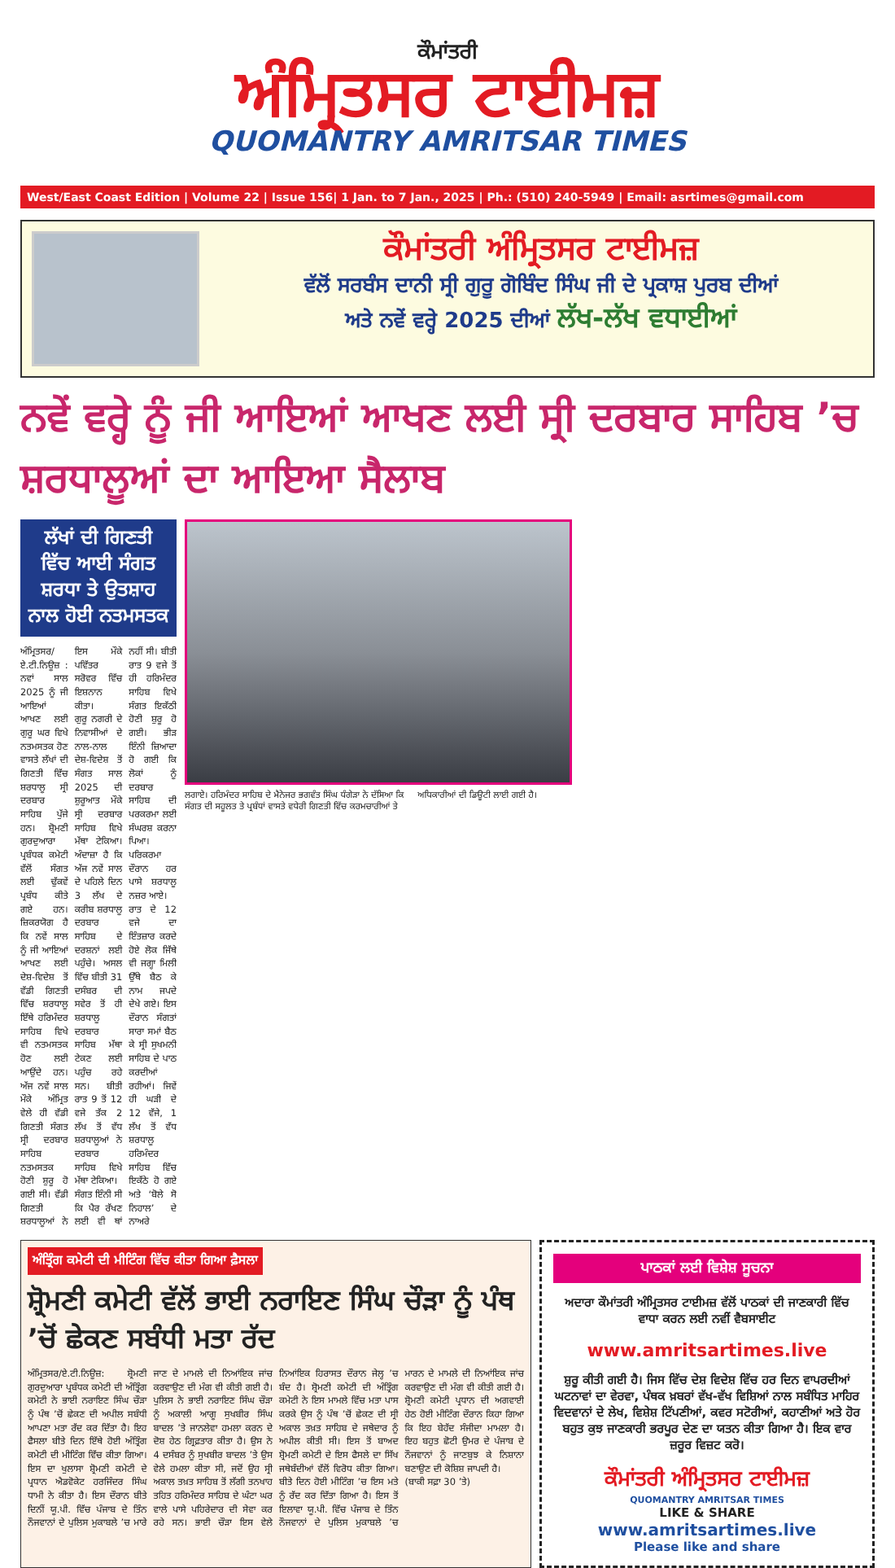ਕੌਮਾਂਤਰੀ
ਅੰਮ੍ਰਿਤਸਰ ਟਾਈਮਜ਼
QUOMANTRY AMRITSAR TIMES
West/East Coast Edition | Volume 22 | Issue 156| 1 Jan. to 7 Jan., 2025 | Ph.: (510) 240-5949 | Email: asrtimes@gmail.com
ਕੌਮਾਂਤਰੀ ਅੰਮ੍ਰਿਤਸਰ ਟਾਈਮਜ਼
ਵੱਲੋਂ ਸਰਬੰਸ ਦਾਨੀ ਸ੍ਰੀ ਗੁਰੂ ਗੋਬਿੰਦ ਸਿੰਘ ਜੀ ਦੇ ਪ੍ਰਕਾਸ਼ ਪੁਰਬ ਦੀਆਂ
ਅਤੇ ਨਵੇਂ ਵਰ੍ਹੇ 2025 ਦੀਆਂ ਲੱਖ-ਲੱਖ ਵਧਾਈਆਂ
ਨਵੇਂ ਵਰ੍ਹੇ ਨੂੰ ਜੀ ਆਇਆਂ ਆਖਣ ਲਈ ਸ੍ਰੀ ਦਰਬਾਰ ਸਾਹਿਬ ’ਚ ਸ਼ਰਧਾਲੂਆਂ ਦਾ ਆਇਆ ਸੈਲਾਬ
ਲੱਖਾਂ ਦੀ ਗਿਣਤੀ ਵਿੱਚ ਆਈ ਸੰਗਤ ਸ਼ਰਧਾ ਤੇ ਉਤਸ਼ਾਹ ਨਾਲ ਹੋਈ ਨਤਮਸਤਕ
ਅੰਮ੍ਰਿਤਸਰ/ਏ.ਟੀ.ਨਿਊਜ਼ : ਨਵਾਂ ਸਾਲ 2025 ਨੂੰ ਜੀ ਆਇਆਂ ਆਖਣ ਲਈ ਗੁਰੂ ਘਰ ਵਿਖੇ ਨਤਮਸਤਕ ਹੋਣ ਵਾਸਤੇ ਲੱਖਾਂ ਦੀ ਗਿਣਤੀ ਵਿੱਚ ਸ਼ਰਧਾਲੂ ਸ੍ਰੀ ਦਰਬਾਰ ਸਾਹਿਬ ਪੁੱਜੇ ਹਨ। ਸ਼੍ਰੋਮਣੀ ਗੁਰਦੁਆਰਾ ਪ੍ਰਬੰਧਕ ਕਮੇਟੀ ਵੱਲੋਂ ਸੰਗਤ ਲਈ ਢੁੱਕਵੇਂ ਪ੍ਰਬੰਧ ਕੀਤੇ ਗਏ ਹਨ। ਜ਼ਿਕਰਯੋਗ ਹੈ ਕਿ ਨਵੇਂ ਸਾਲ ਨੂੰ ਜੀ ਆਇਆਂ ਆਖਣ ਲਈ ਦੇਸ਼-ਵਿਦੇਸ਼ ਤੋਂ ਵੱਡੀ ਗਿਣਤੀ ਵਿੱਚ ਸ਼ਰਧਾਲੂ ਇੱਥੇ ਹਰਿਮੰਦਰ ਸਾਹਿਬ ਵਿਖੇ ਵੀ ਨਤਮਸਤਕ ਹੋਣ ਲਈ ਆਉਂਦੇ ਹਨ। ਅੱਜ ਨਵੇਂ ਸਾਲ ਮੌਕੇ ਅੰਮ੍ਰਿਤ ਵੇਲੇ ਹੀ ਵੱਡੀ ਗਿਣਤੀ ਸੰਗਤ ਸ੍ਰੀ ਦਰਬਾਰ ਸਾਹਿਬ ਨਤਮਸਤਕ ਹੋਣੀ ਸ਼ੁਰੂ ਹੋ ਗਈ ਸੀ। ਵੱਡੀ ਗਿਣਤੀ ਸ਼ਰਧਾਲੂਆਂ ਨੇ ਇਸ ਮੌਕੇ ਪਵਿੱਤਰ ਸਰੋਵਰ ਵਿੱਚ ਇਸ਼ਨਾਨ ਕੀਤਾ।
ਗੁਰੂ ਨਗਰੀ ਦੇ ਨਿਵਾਸੀਆਂ ਦੇ ਨਾਲ-ਨਾਲ ਦੇਸ਼-ਵਿਦੇਸ਼ ਤੋਂ ਸੰਗਤ ਸਾਲ 2025 ਦੀ ਸ਼ੁਰੂਆਤ ਮੌਕੇ ਸ੍ਰੀ ਦਰਬਾਰ ਸਾਹਿਬ ਵਿਖੇ ਮੱਥਾ ਟੇਕਿਆ। ਅੰਦਾਜ਼ਾ ਹੈ ਕਿ ਅੱਜ ਨਵੇਂ ਸਾਲ ਦੇ ਪਹਿਲੇ ਦਿਨ 3 ਲੱਖ ਦੇ ਕਰੀਬ ਸ਼ਰਧਾਲੂ ਦਰਬਾਰ ਸਾਹਿਬ ਦੇ ਦਰਸ਼ਨਾਂ ਲਈ ਪਹੁੰਚੇ। ਅਸਲ ਵਿੱਚ ਬੀਤੀ 31 ਦਸੰਬਰ ਦੀ ਸਵੇਰ ਤੋਂ ਹੀ ਸ਼ਰਧਾਲੂ ਦਰਬਾਰ ਸਾਹਿਬ ਮੱਥਾ ਟੇਕਣ ਲਈ ਪਹੁੰਚ ਰਹੇ ਸਨ। ਬੀਤੀ ਰਾਤ 9 ਤੋਂ 12 ਵਜੇ ਤੱਕ 2 ਲੱਖ ਤੋਂ ਵੱਧ ਸ਼ਰਧਾਲੂਆਂ ਨੇ ਦਰਬਾਰ ਸਾਹਿਬ ਵਿਖੇ ਮੱਥਾ ਟੇਕਿਆ।
ਸੰਗਤ ਇੰਨੀ ਸੀ ਕਿ ਪੈਰ ਰੱਖਣ ਲਈ ਵੀ ਥਾਂ ਨਹੀਂ ਸੀ। ਬੀਤੀ ਰਾਤ 9 ਵਜੇ ਤੋਂ ਹੀ ਹਰਿਮੰਦਰ ਸਾਹਿਬ ਵਿਖੇ ਸੰਗਤ ਇਕੱਠੀ ਹੋਣੀ ਸ਼ੁਰੂ ਹੋ ਗਈ। ਭੀੜ ਇੰਨੀ ਜ਼ਿਆਦਾ ਹੋ ਗਈ ਕਿ ਲੋਕਾਂ ਨੂੰ ਦਰਬਾਰ ਸਾਹਿਬ ਦੀ ਪਰਕਰਮਾ ਲਈ ਸੰਘਰਸ਼ ਕਰਨਾ ਪਿਆ। ਪਰਿਕਰਮਾ ਦੌਰਾਨ ਹਰ ਪਾਸੇ ਸ਼ਰਧਾਲੂ ਨਜ਼ਰ ਆਏ।
ਰਾਤ ਦੇ 12 ਵਜੇ ਦਾ ਇੰਤਜ਼ਾਰ ਕਰਦੇ ਹੋਏ ਲੋਕ ਜਿੱਥੇ ਵੀ ਜਗ੍ਹਾ ਮਿਲੀ ਉੱਥੇ ਬੈਠ ਕੇ ਨਾਮ ਜਪਦੇ ਦੇਖੇ ਗਏ। ਇਸ ਦੌਰਾਨ ਸੰਗਤਾਂ ਸਾਰਾ ਸਮਾਂ ਬੈਠ ਕੇ ਸ੍ਰੀ ਸੁਖਮਨੀ ਸਾਹਿਬ ਦੇ ਪਾਠ ਕਰਦੀਆਂ ਰਹੀਆਂ। ਜਿਵੇਂ ਹੀ ਘੜੀ ਦੇ 12 ਵੱਜੇ, 1 ਲੱਖ ਤੋਂ ਵੱਧ ਸ਼ਰਧਾਲੂ ਹਰਿਮੰਦਰ ਸਾਹਿਬ ਵਿੱਚ ਇਕੱਠੇ ਹੋ ਗਏ ਅਤੇ ‘ਬੋਲੇ ਸੋ ਨਿਹਾਲ’ ਦੇ ਨਾਅਰੇ
ਲਗਾਏ। ਹਰਿਮੰਦਰ ਸਾਹਿਬ ਦੇ ਮੈਨੇਜਰ ਭਗਵੰਤ ਸਿੰਘ ਧੰਗੇੜਾ ਨੇ ਦੱਸਿਆ ਕਿ ਸੰਗਤ ਦੀ ਸਹੂਲਤ ਤੇ ਪ੍ਰਬੰਧਾਂ ਵਾਸਤੇ ਵਧੇਰੀ ਗਿਣਤੀ ਵਿੱਚ ਕਰਮਚਾਰੀਆਂ ਤੇ ਅਧਿਕਾਰੀਆਂ ਦੀ ਡਿਊਟੀ ਲਾਈ ਗਈ ਹੈ।
ਅੰਤ੍ਰਿੰਗ ਕਮੇਟੀ ਦੀ ਮੀਟਿੰਗ ਵਿੱਚ ਕੀਤਾ ਗਿਆ ਫ਼ੈਸਲਾ
ਸ਼੍ਰੋਮਣੀ ਕਮੇਟੀ ਵੱਲੋਂ ਭਾਈ ਨਰਾਇਣ ਸਿੰਘ ਚੌੜਾ ਨੂੰ ਪੰਥ ’ਚੋਂ ਛੇਕਣ ਸਬੰਧੀ ਮਤਾ ਰੱਦ
ਅੰਮ੍ਰਿਤਸਰ/ਏ.ਟੀ.ਨਿਊਜ਼: ਸ਼੍ਰੋਮਣੀ ਗੁਰਦੁਆਰਾ ਪ੍ਰਬੰਧਕ ਕਮੇਟੀ ਦੀ ਅੰਤ੍ਰਿੰਗ ਕਮੇਟੀ ਨੇ ਭਾਈ ਨਰਾਇਣ ਸਿੰਘ ਚੌੜਾ ਨੂੰ ਪੰਥ ’ਚੋਂ ਛੇਕਣ ਦੀ ਅਪੀਲ ਸਬੰਧੀ ਆਪਣਾ ਮਤਾ ਰੱਦ ਕਰ ਦਿੱਤਾ ਹੈ। ਇਹ ਫੈਸਲਾ ਬੀਤੇ ਦਿਨ ਇੱਥੇ ਹੋਈ ਅੰਤ੍ਰਿੰਗ ਕਮੇਟੀ ਦੀ ਮੀਟਿੰਗ ਵਿੱਚ ਕੀਤਾ ਗਿਆ। ਇਸ ਦਾ ਖੁਲਾਸਾ ਸ਼੍ਰੋਮਣੀ ਕਮੇਟੀ ਦੇ ਪ੍ਰਧਾਨ ਐਡਵੋਕੇਟ ਹਰਜਿੰਦਰ ਸਿੰਘ ਧਾਮੀ ਨੇ ਕੀਤਾ ਹੈ। ਇਸ ਦੌਰਾਨ ਬੀਤੇ ਦਿਨੀਂ ਯੂ.ਪੀ. ਵਿੱਚ ਪੰਜਾਬ ਦੇ ਤਿੰਨ ਨੌਜਵਾਨਾਂ ਦੇ ਪੁਲਿਸ ਮੁਕਾਬਲੇ ’ਚ ਮਾਰੇ ਜਾਣ ਦੇ ਮਾਮਲੇ ਦੀ ਨਿਆਂਇਕ ਜਾਂਚ ਕਰਵਾਉਣ ਦੀ ਮੰਗ ਵੀ ਕੀਤੀ ਗਈ ਹੈ। ਪੁਲਿਸ ਨੇ ਭਾਈ ਨਰਾਇਣ ਸਿੰਘ ਚੌੜਾ ਨੂੰ ਅਕਾਲੀ ਆਗੂ ਸੁਖਬੀਰ ਸਿੰਘ ਬਾਦਲ ’ਤੇ ਜਾਨਲੇਵਾ ਹਮਲਾ ਕਰਨ ਦੇ ਦੋਸ਼ ਹੇਠ ਗ੍ਰਿਫ਼ਤਾਰ ਕੀਤਾ ਹੈ। ਉਸ ਨੇ 4 ਦਸੰਬਰ ਨੂੰ ਸੁਖਬੀਰ ਬਾਦਲ ’ਤੇ ਉਸ ਵੇਲੇ ਹਮਲਾ ਕੀਤਾ ਸੀ, ਜਦੋਂ ਉਹ ਸ੍ਰੀ ਅਕਾਲ ਤਖ਼ਤ ਸਾਹਿਬ ਤੋਂ ਲੱਗੀ ਤਨਖਾਹ ਤਹਿਤ ਹਰਿਮੰਦਰ ਸਾਹਿਬ ਦੇ ਘੰਟਾ ਘਰ ਵਾਲੇ ਪਾਸੇ ਪਹਿਰੇਦਾਰ ਦੀ ਸੇਵਾ ਕਰ ਰਹੇ ਸਨ। ਭਾਈ ਚੌੜਾ ਇਸ ਵੇਲੇ ਨਿਆਂਇਕ ਹਿਰਾਸਤ ਦੌਰਾਨ ਜੇਲ੍ਹ ’ਚ ਬੰਦ ਹੈ। ਸ਼੍ਰੋਮਣੀ ਕਮੇਟੀ ਦੀ ਅੰਤ੍ਰਿੰਗ ਕਮੇਟੀ ਨੇ ਇਸ ਮਾਮਲੇ ਵਿੱਚ ਮਤਾ ਪਾਸ ਕਰਕੇ ਉਸ ਨੂੰ ਪੰਥ ’ਚੋਂ ਛੇਕਣ ਦੀ ਸ੍ਰੀ ਅਕਾਲ ਤਖ਼ਤ ਸਾਹਿਬ ਦੇ ਜਥੇਦਾਰ ਨੂੰ ਅਪੀਲ ਕੀਤੀ ਸੀ। ਇਸ ਤੋਂ ਬਾਅਦ ਸ਼੍ਰੋਮਣੀ ਕਮੇਟੀ ਦੇ ਇਸ ਫੈਸਲੇ ਦਾ ਸਿੱਖ ਜਥੇਬੰਦੀਆਂ ਵੱਲੋਂ ਵਿਰੋਧ ਕੀਤਾ ਗਿਆ। ਬੀਤੇ ਦਿਨ ਹੋਈ ਮੀਟਿੰਗ ’ਚ ਇਸ ਮਤੇ ਨੂੰ ਰੱਦ ਕਰ ਦਿੱਤਾ ਗਿਆ ਹੈ। ਇਸ ਤੋਂ ਇਲਾਵਾ ਯੂ.ਪੀ. ਵਿੱਚ ਪੰਜਾਬ ਦੇ ਤਿੰਨ ਨੌਜਵਾਨਾਂ ਦੇ ਪੁਲਿਸ ਮੁਕਾਬਲੇ ’ਚ ਮਾਰਨ ਦੇ ਮਾਮਲੇ ਦੀ ਨਿਆਂਇਕ ਜਾਂਚ ਕਰਵਾਉਣ ਦੀ ਮੰਗ ਵੀ ਕੀਤੀ ਗਈ ਹੈ। ਸ਼੍ਰੋਮਣੀ ਕਮੇਟੀ ਪ੍ਰਧਾਨ ਦੀ ਅਗਵਾਈ ਹੇਠ ਹੋਈ ਮੀਟਿੰਗ ਦੌਰਾਨ ਕਿਹਾ ਗਿਆ ਕਿ ਇਹ ਬੇਹੱਦ ਸੰਜੀਦਾ ਮਾਮਲਾ ਹੈ। ਇਹ ਬਹੁਤ ਛੋਟੀ ਉਮਰ ਦੇ ਪੰਜਾਬ ਦੇ ਨੌਜਵਾਨਾਂ ਨੂੰ ਜਾਣਬੁਝ ਕੇ ਨਿਸ਼ਾਨਾ ਬਣਾਉਣ ਦੀ ਕੋਸ਼ਿਸ਼ ਜਾਪਦੀ ਹੈ।
(ਬਾਕੀ ਸਫ਼ਾ 30 ’ਤੇ)
ਪਾਠਕਾਂ ਲਈ ਵਿਸ਼ੇਸ਼ ਸੂਚਨਾ
ਅਦਾਰਾ ਕੌਮਾਂਤਰੀ ਅੰਮ੍ਰਿਤਸਰ ਟਾਈਮਜ਼ ਵੱਲੋਂ ਪਾਠਕਾਂ ਦੀ ਜਾਣਕਾਰੀ ਵਿੱਚ ਵਾਧਾ ਕਰਨ ਲਈ ਨਵੀਂ ਵੈਬਸਾਈਟ
www.amritsartimes.live
ਸ਼ੁਰੂ ਕੀਤੀ ਗਈ ਹੈ। ਜਿਸ ਵਿੱਚ ਦੇਸ਼ ਵਿਦੇਸ਼ ਵਿੱਚ ਹਰ ਦਿਨ ਵਾਪਰਦੀਆਂ ਘਟਨਾਵਾਂ ਦਾ ਵੇਰਵਾ, ਪੰਥਕ ਖ਼ਬਰਾਂ ਵੱਖ-ਵੱਖ ਵਿਸ਼ਿਆਂ ਨਾਲ ਸਬੰਧਿਤ ਮਾਹਿਰ ਵਿਦਵਾਨਾਂ ਦੇ ਲੇਖ, ਵਿਸ਼ੇਸ਼ ਟਿੱਪਣੀਆਂ, ਕਵਰ ਸਟੋਰੀਆਂ, ਕਹਾਣੀਆਂ ਅਤੇ ਹੋਰ ਬਹੁਤ ਕੁਝ ਜਾਣਕਾਰੀ ਭਰਪੂਰ ਦੇਣ ਦਾ ਯਤਨ ਕੀਤਾ ਗਿਆ ਹੈ। ਇਕ ਵਾਰ ਜ਼ਰੂਰ ਵਿਜ਼ਟ ਕਰੋ।
ਕੌਮਾਂਤਰੀ ਅੰਮ੍ਰਿਤਸਰ ਟਾਈਮਜ਼
QUOMANTRY AMRITSAR TIMES
LIKE & SHARE
www.amritsartimes.live
Please like and share